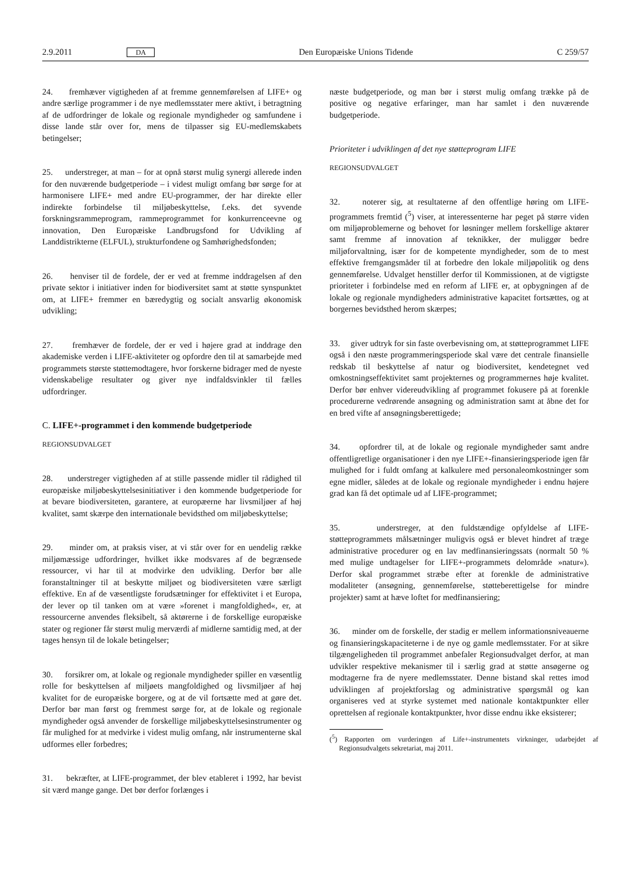2.9.2011 DA Den Europæiske Unions Tidende C 259/57
24. fremhæver vigtigheden af at fremme gennemførelsen af LIFE+ og andre særlige programmer i de nye medlemsstater mere aktivt, i betragtning af de udfordringer de lokale og regionale myndigheder og samfundene i disse lande står over for, mens de tilpasser sig EU-medlemskabets betingelser;
25. understreger, at man – for at opnå størst mulig synergi allerede inden for den nuværende budgetperiode – i videst muligt omfang bør sørge for at harmonisere LIFE+ med andre EU-programmer, der har direkte eller indirekte forbindelse til miljøbeskyttelse, f.eks. det syvende forskningsrammeprogram, rammeprogrammet for konkurrenceevne og innovation, Den Europæiske Landbrugsfond for Udvikling af Landdistrikterne (ELFUL), strukturfondene og Samhørighedsfonden;
26. henviser til de fordele, der er ved at fremme inddragelsen af den private sektor i initiativer inden for biodiversitet samt at støtte synspunktet om, at LIFE+ fremmer en bæredygtig og socialt ansvarlig økonomisk udvikling;
27. fremhæver de fordele, der er ved i højere grad at inddrage den akademiske verden i LIFE-aktiviteter og opfordre den til at samarbejde med programmets største støttemodtagere, hvor forskerne bidrager med de nyeste videnskabelige resultater og giver nye indfaldsvinkler til fælles udfordringer.
C. LIFE+-programmet i den kommende budgetperiode
REGIONSUDVALGET
28. understreger vigtigheden af at stille passende midler til rådighed til europæiske miljøbeskyttelsesinitiativer i den kommende budgetperiode for at bevare biodiversiteten, garantere, at europæerne har livsmiljøer af høj kvalitet, samt skærpe den internationale bevidsthed om miljøbeskyttelse;
29. minder om, at praksis viser, at vi står over for en uendelig række miljømæssige udfordringer, hvilket ikke modsvares af de begrænsede ressourcer, vi har til at modvirke den udvikling. Derfor bør alle foranstaltninger til at beskytte miljøet og biodiversiteten være særligt effektive. En af de væsentligste forudsætninger for effektivitet i et Europa, der lever op til tanken om at være »forenet i mangfoldighed«, er, at ressourcerne anvendes fleksibelt, så aktørerne i de forskellige europæiske stater og regioner får størst mulig merværdi af midlerne samtidig med, at der tages hensyn til de lokale betingelser;
30. forsikrer om, at lokale og regionale myndigheder spiller en væsentlig rolle for beskyttelsen af miljøets mangfoldighed og livsmiljøer af høj kvalitet for de europæiske borgere, og at de vil fortsætte med at gøre det. Derfor bør man først og fremmest sørge for, at de lokale og regionale myndigheder også anvender de forskellige miljøbeskyttelsesinstrumenter og får mulighed for at medvirke i videst mulig omfang, når instrumenterne skal udformes eller forbedres;
31. bekræfter, at LIFE-programmet, der blev etableret i 1992, har bevist sit værd mange gange. Det bør derfor forlænges i
næste budgetperiode, og man bør i størst mulig omfang trække på de positive og negative erfaringer, man har samlet i den nuværende budgetperiode.
Prioriteter i udviklingen af det nye støtteprogram LIFE
REGIONSUDVALGET
32. noterer sig, at resultaterne af den offentlige høring om LIFE-programmets fremtid (<sup>5</sup>) viser, at interessenterne har peget på større viden om miljøproblemerne og behovet for løsninger mellem forskellige aktører samt fremme af innovation af teknikker, der muliggør bedre miljøforvaltning, især for de kompetente myndigheder, som de to mest effektive fremgangsmåder til at forbedre den lokale miljøpolitik og dens gennemførelse. Udvalget henstiller derfor til Kommissionen, at de vigtigste prioriteter i forbindelse med en reform af LIFE er, at opbygningen af de lokale og regionale myndigheders administrative kapacitet fortsættes, og at borgernes bevidsthed herom skærpes;
33. giver udtryk for sin faste overbevisning om, at støtteprogrammet LIFE også i den næste programmeringsperiode skal være det centrale finansielle redskab til beskyttelse af natur og biodiversitet, kendetegnet ved omkostningseffektivitet samt projekternes og programmernes høje kvalitet. Derfor bør enhver videreudvikling af programmet fokusere på at forenkle procedurerne vedrørende ansøgning og administration samt at åbne det for en bred vifte af ansøgningsberettigede;
34. opfordrer til, at de lokale og regionale myndigheder samt andre offentligretlige organisationer i den nye LIFE+-finansieringsperiode igen får mulighed for i fuldt omfang at kalkulere med personaleomkostninger som egne midler, således at de lokale og regionale myndigheder i endnu højere grad kan få det optimale ud af LIFE-programmet;
35. understreger, at den fuldstændige opfyldelse af LIFE-støtteprogrammets målsætninger muligvis også er blevet hindret af træge administrative procedurer og en lav medfinansieringssats (normalt 50 % med mulige undtagelser for LIFE+-programmets delområde »natur«). Derfor skal programmet stræbe efter at forenkle de administrative modaliteter (ansøgning, gennemførelse, støtteberettigelse for mindre projekter) samt at hæve loftet for medfinansiering;
36. minder om de forskelle, der stadig er mellem informationsniveauerne og finansieringskapaciteterne i de nye og gamle medlemsstater. For at sikre tilgængeligheden til programmet anbefaler Regionsudvalget derfor, at man udvikler respektive mekanismer til i særlig grad at støtte ansøgerne og modtagerne fra de nyere medlemsstater. Denne bistand skal rettes imod udviklingen af projektforslag og administrative spørgsmål og kan organiseres ved at styrke systemet med nationale kontaktpunkter eller oprettelsen af regionale kontaktpunkter, hvor disse endnu ikke eksisterer;
(<sup>5</sup>) Rapporten om vurderingen af Life+-instrumentets virkninger, udarbejdet af Regionsudvalgets sekretariat, maj 2011.